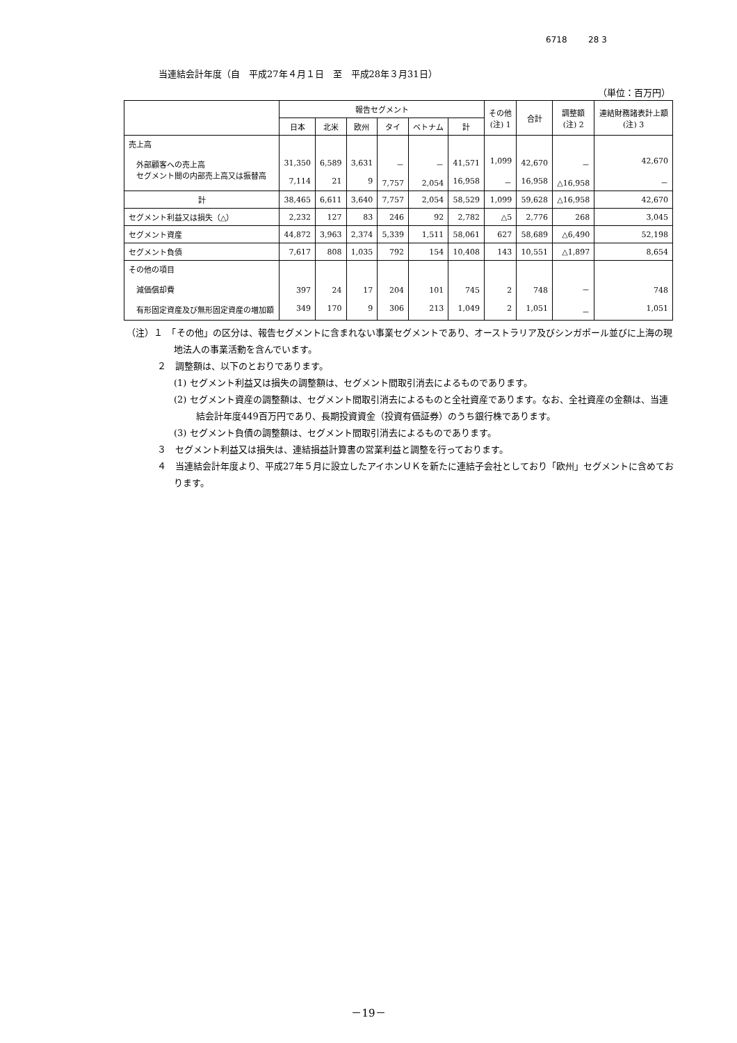6718 28 3
当連結会計年度（自　平成27年４月１日　至　平成28年３月31日）
（単位：百万円）
| | 報告セグメント | | | | | | その他 (注) 1 | 合計 | 調整額 (注) 2 | 連結財務諸表計上額 (注) 3 |
| --- | --- | --- | --- | --- | --- | --- | --- | --- | --- | --- |
| | 日本 | 北米 | 欧州 | タイ | ベトナム | 計 | | | | |
| 売上高 外部顧客への売上高 セグメント間の内部売上高又は振替高 | 31,350 7,114 | 6,589 21 | 3,631 9 | － 7,757 | － 2,054 | 41,571 16,958 | 1,099 － | 42,670 16,958 | － △16,958 | 42,670 － |
| 計 | 38,465 | 6,611 | 3,640 | 7,757 | 2,054 | 58,529 | 1,099 | 59,628 | △16,958 | 42,670 |
| セグメント利益又は損失（△） | 2,232 | 127 | 83 | 246 | 92 | 2,782 | △5 | 2,776 | 268 | 3,045 |
| セグメント資産 | 44,872 | 3,963 | 2,374 | 5,339 | 1,511 | 58,061 | 627 | 58,689 | △6,490 | 52,198 |
| セグメント負債 | 7,617 | 808 | 1,035 | 792 | 154 | 10,408 | 143 | 10,551 | △1,897 | 8,654 |
| その他の項目 減価償却費 有形固定資産及び無形固定資産の増加額 | 397 349 | 24 170 | 17 9 | 204 306 | 101 213 | 745 1,049 | 2 2 | 748 1,051 | － － | 748 1,051 |
（注）１　「その他」の区分は、報告セグメントに含まれない事業セグメントであり、オーストラリア及びシンガポール並びに上海の現地法人の事業活動を含んでいます。
２　調整額は、以下のとおりであります。
(1) セグメント利益又は損失の調整額は、セグメント間取引消去によるものであります。
(2) セグメント資産の調整額は、セグメント間取引消去によるものと全社資産であります。なお、全社資産の金額は、当連結会計年度449百万円であり、長期投資資金（投資有価証券）のうち銀行株であります。
(3) セグメント負債の調整額は、セグメント間取引消去によるものであります。
３　セグメント利益又は損失は、連結損益計算書の営業利益と調整を行っております。
４　当連結会計年度より、平成27年５月に設立したアイホンＵＫを新たに連結子会社としており「欧州」セグメントに含めております。
－19－